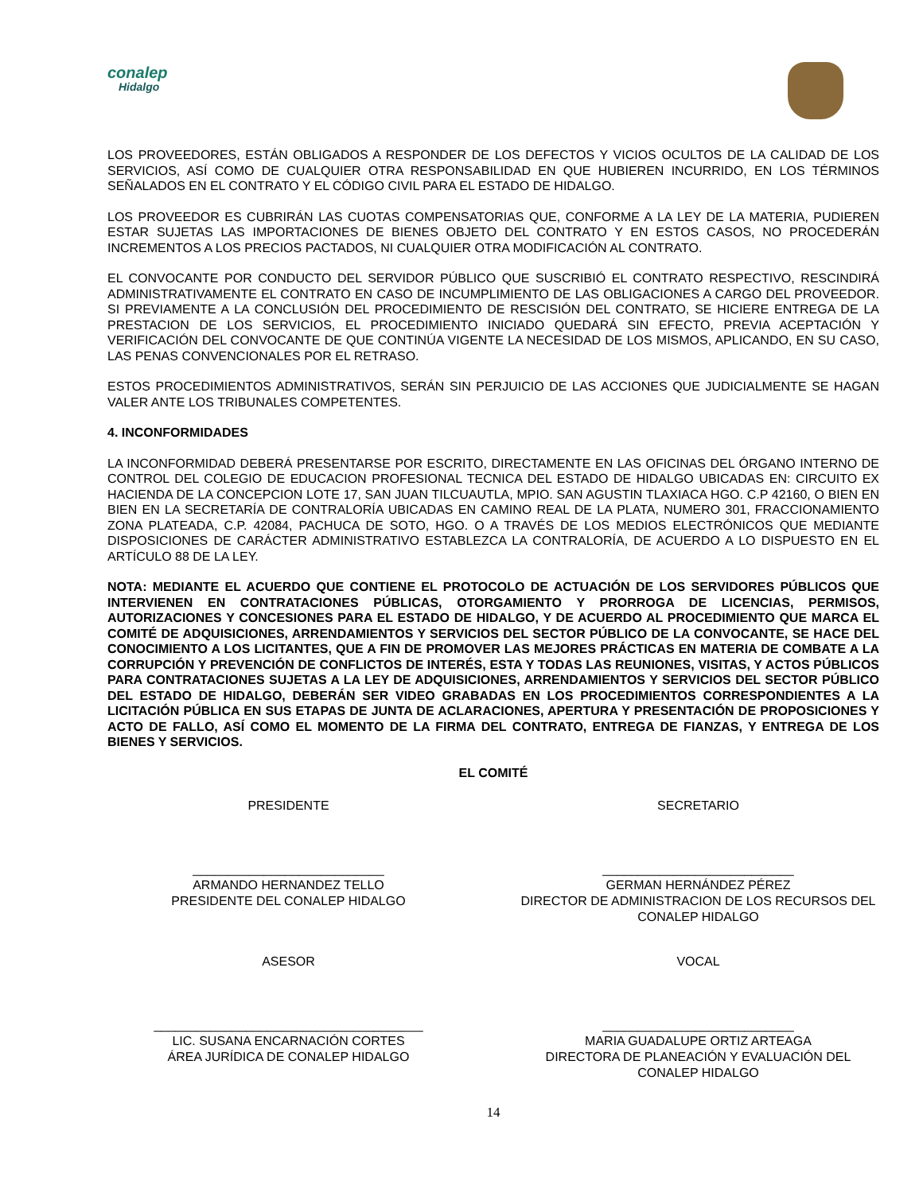conalep
Hidalgo
LOS PROVEEDORES, ESTÁN OBLIGADOS A RESPONDER DE LOS DEFECTOS Y VICIOS OCULTOS DE LA CALIDAD DE LOS SERVICIOS, ASÍ COMO DE CUALQUIER OTRA RESPONSABILIDAD EN QUE HUBIEREN INCURRIDO, EN LOS TÉRMINOS SEÑALADOS EN EL CONTRATO Y EL CÓDIGO CIVIL PARA EL ESTADO DE HIDALGO.
LOS PROVEEDOR ES CUBRIRÁN LAS CUOTAS COMPENSATORIAS QUE, CONFORME A LA LEY DE LA MATERIA, PUDIEREN ESTAR SUJETAS LAS IMPORTACIONES DE BIENES OBJETO DEL CONTRATO Y EN ESTOS CASOS, NO PROCEDERÁN INCREMENTOS A LOS PRECIOS PACTADOS, NI CUALQUIER OTRA MODIFICACIÓN AL CONTRATO.
EL CONVOCANTE POR CONDUCTO DEL SERVIDOR PÚBLICO QUE SUSCRIBIÓ EL CONTRATO RESPECTIVO, RESCINDIRÁ ADMINISTRATIVAMENTE EL CONTRATO EN CASO DE INCUMPLIMIENTO DE LAS OBLIGACIONES A CARGO DEL PROVEEDOR. SI PREVIAMENTE A LA CONCLUSIÓN DEL PROCEDIMIENTO DE RESCISIÓN DEL CONTRATO, SE HICIERE ENTREGA DE LA PRESTACION DE LOS SERVICIOS, EL PROCEDIMIENTO INICIADO QUEDARÁ SIN EFECTO, PREVIA ACEPTACIÓN Y VERIFICACIÓN DEL CONVOCANTE DE QUE CONTINÚA VIGENTE LA NECESIDAD DE LOS MISMOS, APLICANDO, EN SU CASO, LAS PENAS CONVENCIONALES POR EL RETRASO.
ESTOS PROCEDIMIENTOS ADMINISTRATIVOS, SERÁN SIN PERJUICIO DE LAS ACCIONES QUE JUDICIALMENTE SE HAGAN VALER ANTE LOS TRIBUNALES COMPETENTES.
4. INCONFORMIDADES
LA INCONFORMIDAD DEBERÁ PRESENTARSE POR ESCRITO, DIRECTAMENTE EN LAS OFICINAS DEL ÓRGANO INTERNO DE CONTROL DEL COLEGIO DE EDUCACION PROFESIONAL TECNICA DEL ESTADO DE HIDALGO UBICADAS EN: CIRCUITO EX HACIENDA DE LA CONCEPCION LOTE 17, SAN JUAN TILCUAUTLA, MPIO. SAN AGUSTIN TLAXIACA HGO. C.P 42160, O BIEN EN BIEN EN LA SECRETARÍA DE CONTRALORÍA UBICADAS EN CAMINO REAL DE LA PLATA, NUMERO 301, FRACCIONAMIENTO ZONA PLATEADA, C.P. 42084, PACHUCA DE SOTO, HGO. O A TRAVÉS DE LOS MEDIOS ELECTRÓNICOS QUE MEDIANTE DISPOSICIONES DE CARÁCTER ADMINISTRATIVO ESTABLEZCA LA CONTRALORÍA, DE ACUERDO A LO DISPUESTO EN EL ARTÍCULO 88 DE LA LEY.
NOTA: MEDIANTE EL ACUERDO QUE CONTIENE EL PROTOCOLO DE ACTUACIÓN DE LOS SERVIDORES PÚBLICOS QUE INTERVIENEN EN CONTRATACIONES PÚBLICAS, OTORGAMIENTO Y PRORROGA DE LICENCIAS, PERMISOS, AUTORIZACIONES Y CONCESIONES PARA EL ESTADO DE HIDALGO, Y DE ACUERDO AL PROCEDIMIENTO QUE MARCA EL COMITÉ DE ADQUISICIONES, ARRENDAMIENTOS Y SERVICIOS DEL SECTOR PÚBLICO DE LA CONVOCANTE, SE HACE DEL CONOCIMIENTO A LOS LICITANTES, QUE A FIN DE PROMOVER LAS MEJORES PRÁCTICAS EN MATERIA DE COMBATE A LA CORRUPCIÓN Y PREVENCIÓN DE CONFLICTOS DE INTERÉS, ESTA Y TODAS LAS REUNIONES, VISITAS, Y ACTOS PÚBLICOS PARA CONTRATACIONES SUJETAS A LA LEY DE ADQUISICIONES, ARRENDAMIENTOS Y SERVICIOS DEL SECTOR PÚBLICO DEL ESTADO DE HIDALGO, DEBERÁN SER VIDEO GRABADAS EN LOS PROCEDIMIENTOS CORRESPONDIENTES A LA LICITACIÓN PÚBLICA EN SUS ETAPAS DE JUNTA DE ACLARACIONES, APERTURA Y PRESENTACIÓN DE PROPOSICIONES Y ACTO DE FALLO, ASÍ COMO EL MOMENTO DE LA FIRMA DEL CONTRATO, ENTREGA DE FIANZAS, Y ENTREGA DE LOS BIENES Y SERVICIOS.
EL COMITÉ
PRESIDENTE
___________________________
ARMANDO HERNANDEZ TELLO
PRESIDENTE DEL CONALEP HIDALGO
SECRETARIO
___________________________
GERMAN HERNÁNDEZ PÉREZ
DIRECTOR DE ADMINISTRACION DE LOS RECURSOS DEL CONALEP HIDALGO
ASESOR
______________________________________
LIC. SUSANA ENCARNACIÓN CORTES
ÁREA JURÍDICA DE CONALEP HIDALGO
VOCAL
___________________________
MARIA GUADALUPE ORTIZ ARTEAGA
DIRECTORA DE PLANEACIÓN Y EVALUACIÓN DEL CONALEP HIDALGO
14